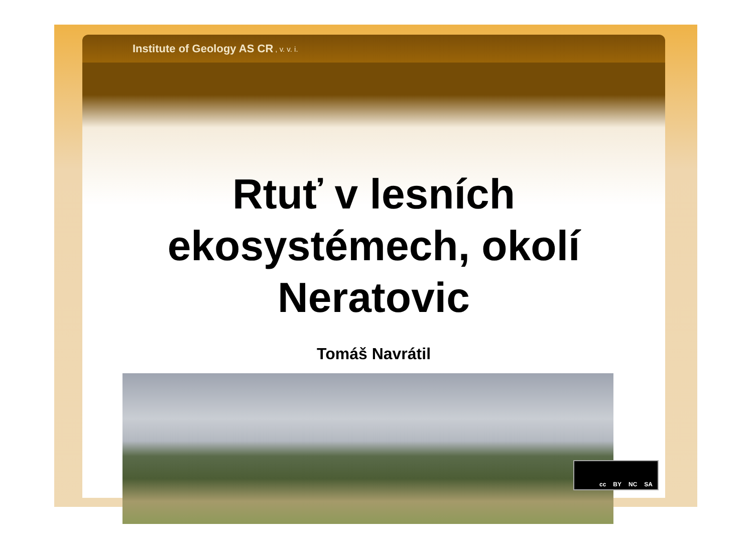Institute of Geology AS CR, v. v. i.
Rtuť v lesních
ekosystémech, okolí
Neratovic
Tomáš Navrátil
cc BY NC SA